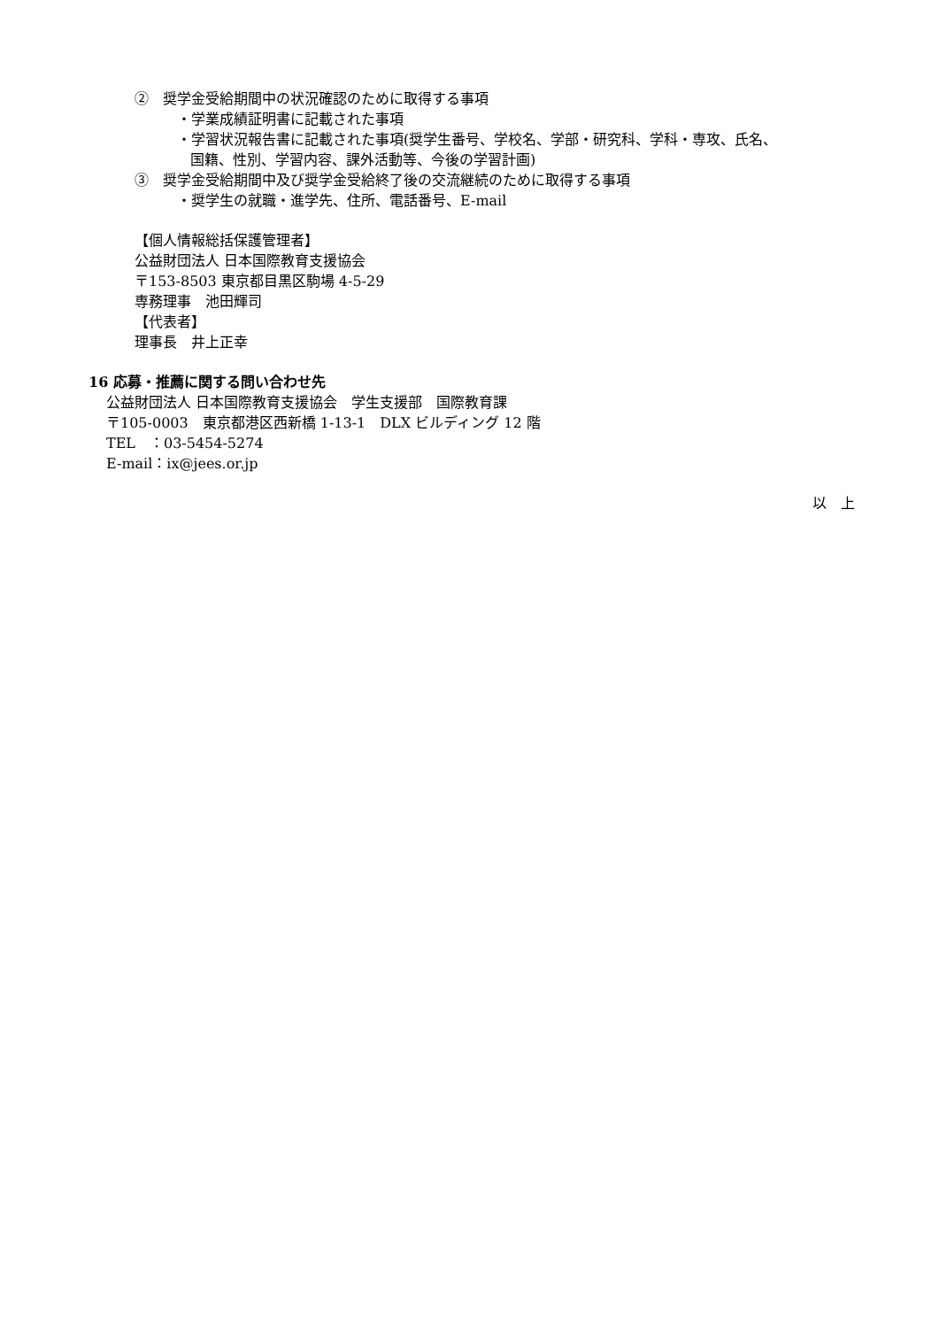②　奨学金受給期間中の状況確認のために取得する事項
・学業成績証明書に記載された事項
・学習状況報告書に記載された事項(奨学生番号、学校名、学部・研究科、学科・専攻、氏名、
国籍、性別、学習内容、課外活動等、今後の学習計画)
③　奨学金受給期間中及び奨学金受給終了後の交流継続のために取得する事項
・奨学生の就職・進学先、住所、電話番号、E-mail
【個人情報総括保護管理者】
公益財団法人 日本国際教育支援協会
〒153-8503 東京都目黒区駒場 4-5-29
専務理事　池田輝司
【代表者】
理事長　井上正幸
16 応募・推薦に関する問い合わせ先
公益財団法人 日本国際教育支援協会　学生支援部　国際教育課
〒105-0003　東京都港区西新橋 1-13-1　DLX ビルディング 12 階
TEL　：03-5454-5274
E-mail：ix@jees.or.jp
以　上